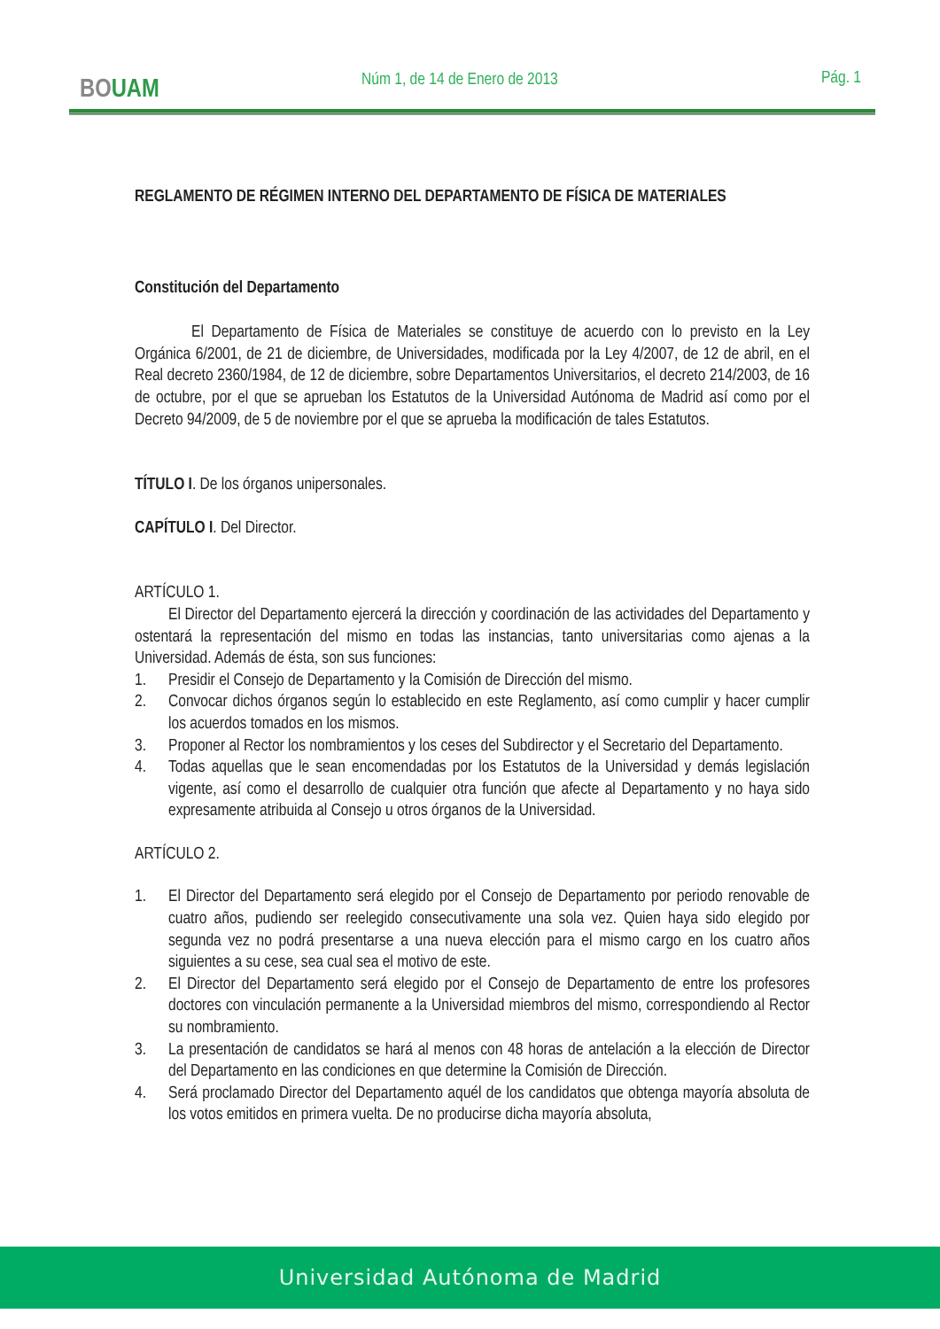BOUAM Núm 1, de 14 de Enero de 2013 Pág. 1
REGLAMENTO DE RÉGIMEN INTERNO DEL DEPARTAMENTO DE FÍSICA DE MATERIALES
Constitución del Departamento
El Departamento de Física de Materiales se constituye de acuerdo con lo previsto en la Ley Orgánica 6/2001, de 21 de diciembre, de Universidades, modificada por la Ley 4/2007, de 12 de abril, en el Real decreto 2360/1984, de 12 de diciembre, sobre Departamentos Universitarios, el decreto 214/2003, de 16 de octubre, por el que se aprueban los Estatutos de la Universidad Autónoma de Madrid así como por el Decreto 94/2009, de 5 de noviembre por el que se aprueba la modificación de tales Estatutos.
TÍTULO I. De los órganos unipersonales.
CAPÍTULO I. Del Director.
ARTÍCULO 1.
El Director del Departamento ejercerá la dirección y coordinación de las actividades del Departamento y ostentará la representación del mismo en todas las instancias, tanto universitarias como ajenas a la Universidad. Además de ésta, son sus funciones:
1. Presidir el Consejo de Departamento y la Comisión de Dirección del mismo.
2. Convocar dichos órganos según lo establecido en este Reglamento, así como cumplir y hacer cumplir los acuerdos tomados en los mismos.
3. Proponer al Rector los nombramientos y los ceses del Subdirector y el Secretario del Departamento.
4. Todas aquellas que le sean encomendadas por los Estatutos de la Universidad y demás legislación vigente, así como el desarrollo de cualquier otra función que afecte al Departamento y no haya sido expresamente atribuida al Consejo u otros órganos de la Universidad.
ARTÍCULO 2.
1. El Director del Departamento será elegido por el Consejo de Departamento por periodo renovable de cuatro años, pudiendo ser reelegido consecutivamente una sola vez. Quien haya sido elegido por segunda vez no podrá presentarse a una nueva elección para el mismo cargo en los cuatro años siguientes a su cese, sea cual sea el motivo de este.
2. El Director del Departamento será elegido por el Consejo de Departamento de entre los profesores doctores con vinculación permanente a la Universidad miembros del mismo, correspondiendo al Rector su nombramiento.
3. La presentación de candidatos se hará al menos con 48 horas de antelación a la elección de Director del Departamento en las condiciones en que determine la Comisión de Dirección.
4. Será proclamado Director del Departamento aquél de los candidatos que obtenga mayoría absoluta de los votos emitidos en primera vuelta. De no producirse dicha mayoría absoluta,
Universidad Autónoma de Madrid